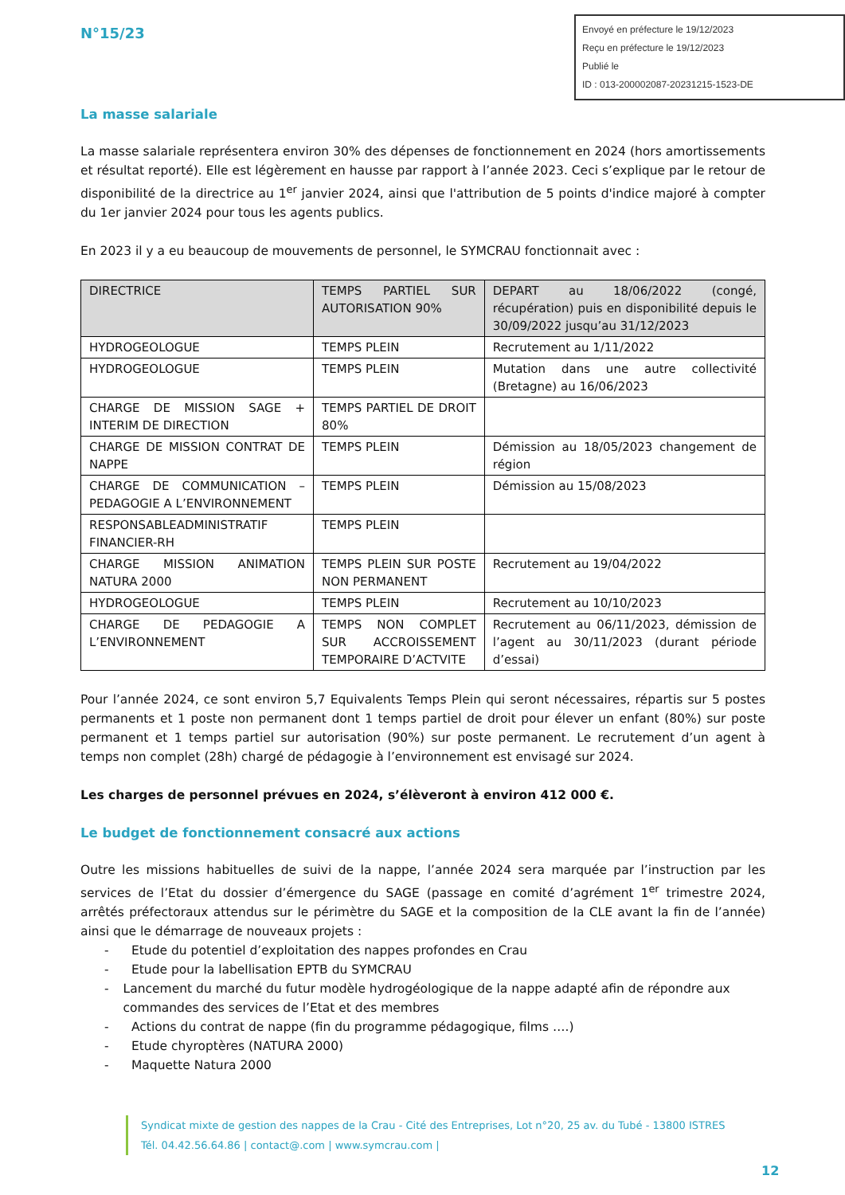N°15/23
Envoyé en préfecture le 19/12/2023
Reçu en préfecture le 19/12/2023
Publié le
ID : 013-200002087-20231215-1523-DE
La masse salariale
La masse salariale représentera environ 30% des dépenses de fonctionnement en 2024 (hors amortissements et résultat reporté). Elle est légèrement en hausse par rapport à l’année 2023. Ceci s’explique par le retour de disponibilité de la directrice au 1<sup>er</sup> janvier 2024, ainsi que l'attribution de 5 points d'indice majoré à compter du 1er janvier 2024 pour tous les agents publics.
En 2023 il y a eu beaucoup de mouvements de personnel, le SYMCRAU fonctionnait avec :
| DIRECTRICE | TEMPS PARTIEL SUR AUTORISATION 90% | DEPART au 18/06/2022 (congé, récupération) puis en disponibilité depuis le 30/09/2022 jusqu’au 31/12/2023 |
| HYDROGEOLOGUE | TEMPS PLEIN | Recrutement au 1/11/2022 |
| HYDROGEOLOGUE | TEMPS PLEIN | Mutation dans une autre collectivité (Bretagne) au 16/06/2023 |
| CHARGE DE MISSION SAGE + INTERIM DE DIRECTION | TEMPS PARTIEL DE DROIT 80% | |
| CHARGE DE MISSION CONTRAT DE NAPPE | TEMPS PLEIN | Démission au 18/05/2023 changement de région |
| CHARGE DE COMMUNICATION – PEDAGOGIE A L’ENVIRONNEMENT | TEMPS PLEIN | Démission au 15/08/2023 |
| RESPONSABLEADMINISTRATIF FINANCIER-RH | TEMPS PLEIN | |
| CHARGE MISSION ANIMATION NATURA 2000 | TEMPS PLEIN SUR POSTE NON PERMANENT | Recrutement au 19/04/2022 |
| HYDROGEOLOGUE | TEMPS PLEIN | Recrutement au 10/10/2023 |
| CHARGE DE PEDAGOGIE A L’ENVIRONNEMENT | TEMPS NON COMPLET SUR ACCROISSEMENT TEMPORAIRE D’ACTVITE | Recrutement au 06/11/2023, démission de l’agent au 30/11/2023 (durant période d’essai) |
Pour l’année 2024, ce sont environ 5,7 Equivalents Temps Plein qui seront nécessaires, répartis sur 5 postes permanents et 1 poste non permanent dont 1 temps partiel de droit pour élever un enfant (80%) sur poste permanent et 1 temps partiel sur autorisation (90%) sur poste permanent. Le recrutement d’un agent à temps non complet (28h) chargé de pédagogie à l’environnement est envisagé sur 2024.
Les charges de personnel prévues en 2024, s’élèveront à environ 412 000 €.
Le budget de fonctionnement consacré aux actions
Outre les missions habituelles de suivi de la nappe, l’année 2024 sera marquée par l’instruction par les services de l’Etat du dossier d’émergence du SAGE (passage en comité d’agrément 1<sup>er</sup> trimestre 2024, arrêtés préfectoraux attendus sur le périmètre du SAGE et la composition de la CLE avant la fin de l’année) ainsi que le démarrage de nouveaux projets :
- Etude du potentiel d’exploitation des nappes profondes en Crau
- Etude pour la labellisation EPTB du SYMCRAU
- Lancement du marché du futur modèle hydrogéologique de la nappe adapté afin de répondre aux commandes des services de l’Etat et des membres
- Actions du contrat de nappe (fin du programme pédagogique, films ….)
- Etude chyroptères (NATURA 2000)
- Maquette Natura 2000
Syndicat mixte de gestion des nappes de la Crau - Cité des Entreprises, Lot n°20, 25 av. du Tubé - 13800 ISTRES
Tél. 04.42.56.64.86 | contact@.com | www.symcrau.com |
12